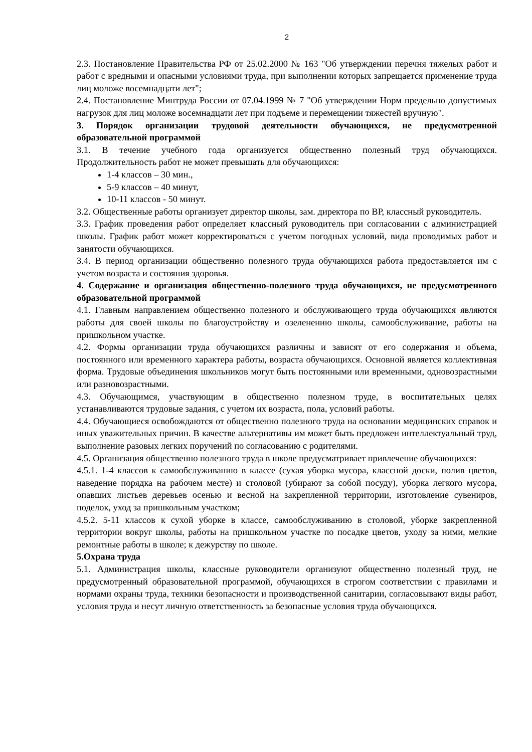2
2.3. Постановление Правительства РФ от 25.02.2000 № 163 "Об утверждении перечня тяжелых работ и работ с вредными и опасными условиями труда, при выполнении которых запрещается применение труда лиц моложе восемнадцати лет";
2.4. Постановление Минтруда России от 07.04.1999 № 7 "Об утверждении Норм предельно допустимых нагрузок для лиц моложе восемнадцати лет при подъеме и перемещении тяжестей вручную".
3. Порядок организации трудовой деятельности обучающихся, не предусмотренной образовательной программой
3.1. В течение учебного года организуется общественно полезный труд обучающихся. Продолжительность работ не может превышать для обучающихся:
1-4 классов – 30 мин.,
5-9 классов – 40 минут,
10-11 классов - 50 минут.
3.2. Общественные работы организует директор школы, зам. директора по ВР, классный руководитель.
3.3. График проведения работ определяет классный руководитель при согласовании с администрацией школы. График работ может корректироваться с учетом погодных условий, вида проводимых работ и занятости обучающихся.
3.4. В период организации общественно полезного труда обучающихся работа предоставляется им с учетом возраста и состояния здоровья.
4. Содержание и организация общественно-полезного труда обучающихся, не предусмотренного образовательной программой
4.1. Главным направлением общественно полезного и обслуживающего труда обучающихся являются работы для своей школы по благоустройству и озеленению школы, самообслуживание, работы на пришкольном участке.
4.2. Формы организации труда обучающихся различны и зависят от его содержания и объема, постоянного или временного характера работы, возраста обучающихся. Основной является коллективная форма. Трудовые объединения школьников могут быть постоянными или временными, одновозрастными или разновозрастными.
4.3. Обучающимся, участвующим в общественно полезном труде, в воспитательных целях устанавливаются трудовые задания, с учетом их возраста, пола, условий работы.
4.4. Обучающиеся освобождаются от общественно полезного труда на основании медицинских справок и иных уважительных причин. В качестве альтернативы им может быть предложен интеллектуальный труд, выполнение разовых легких поручений по согласованию с родителями.
4.5. Организация общественно полезного труда в школе предусматривает привлечение обучающихся:
4.5.1. 1-4 классов к самообслуживанию в классе (сухая уборка мусора, классной доски, полив цветов, наведение порядка на рабочем месте) и столовой (убирают за собой посуду), уборка легкого мусора, опавших листьев деревьев осенью и весной на закрепленной территории, изготовление сувениров, поделок, уход за пришкольным участком;
4.5.2. 5-11 классов к сухой уборке в классе, самообслуживанию в столовой, уборке закрепленной территории вокруг школы, работы на пришкольном участке по посадке цветов, уходу за ними, мелкие ремонтные работы в школе; к дежурству по школе.
5.Охрана труда
5.1. Администрация школы, классные руководители организуют общественно полезный труд, не предусмотренный образовательной программой, обучающихся в строгом соответствии с правилами и нормами охраны труда, техники безопасности и производственной санитарии, согласовывают виды работ, условия труда и несут личную ответственность за безопасные условия труда обучающихся.